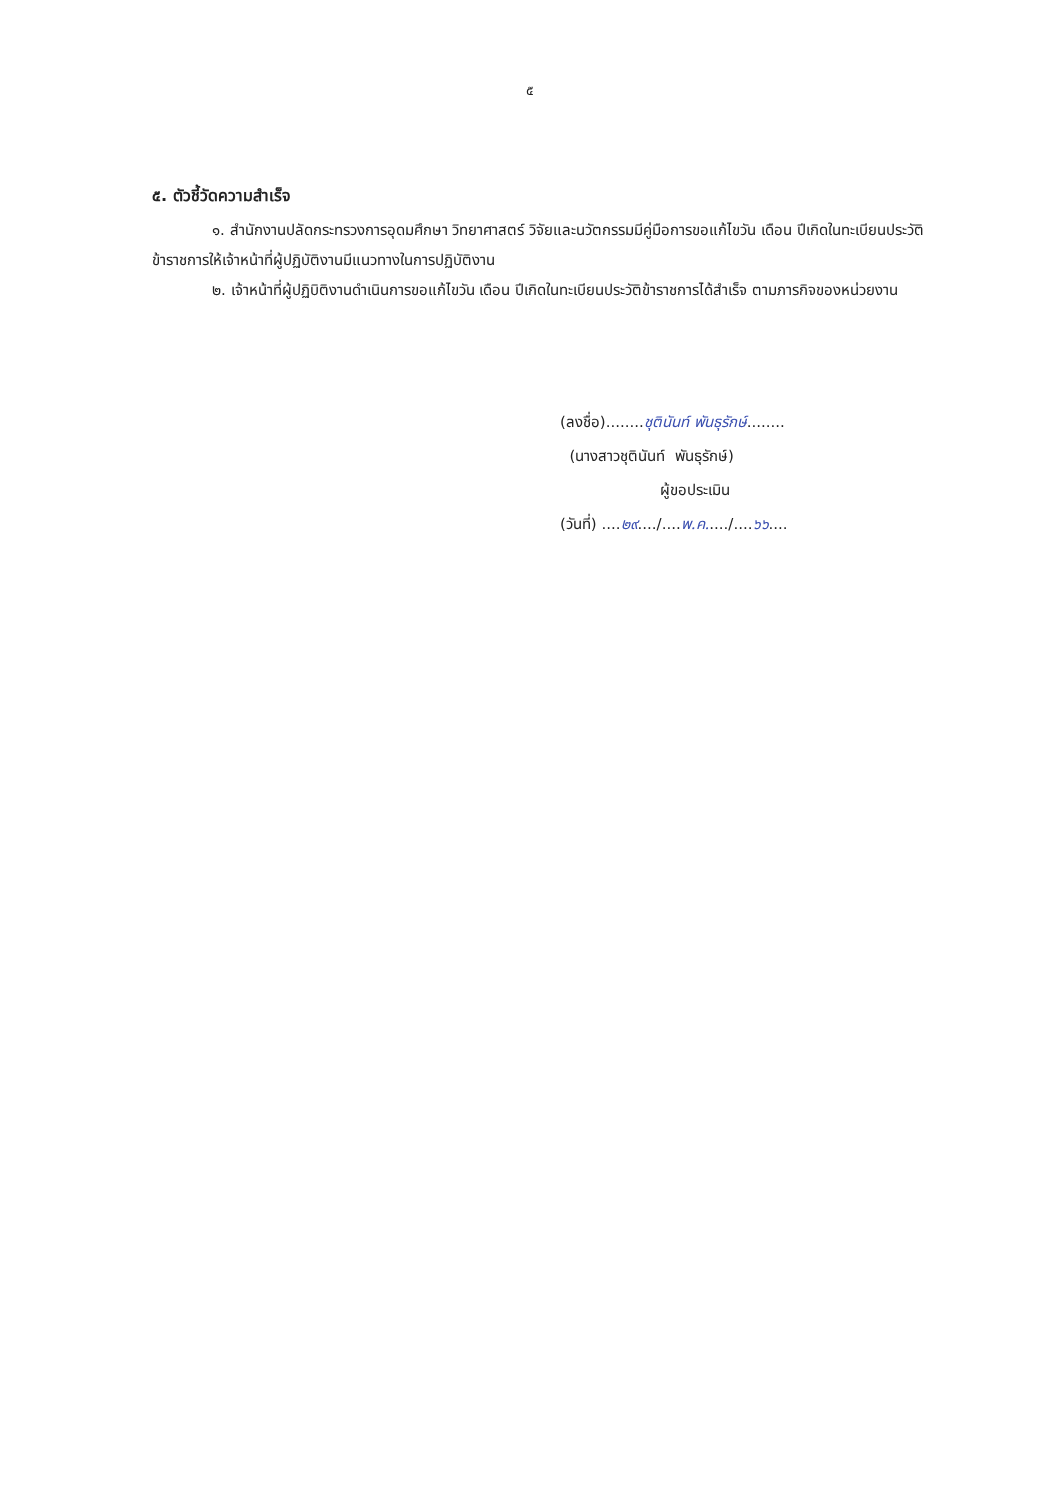๕
๕. ตัวชี้วัดความสำเร็จ
๑. สำนักงานปลัดกระทรวงการอุดมศึกษา วิทยาศาสตร์ วิจัยและนวัตกรรมมีคู่มือการขอแก้ไขวัน เดือน ปีเกิดในทะเบียนประวัติข้าราชการให้เจ้าหน้าที่ผู้ปฏิบัติงานมีแนวทางในการปฏิบัติงาน
๒. เจ้าหน้าที่ผู้ปฏิบิติงานดำเนินการขอแก้ไขวัน เดือน ปีเกิดในทะเบียนประวัติข้าราชการได้สำเร็จ ตามภารกิจของหน่วยงาน
(ลงชื่อ)........ชุตินันท์ พันธุรักษ์........
(นางสาวชุตินันท์ พันธุรักษ์)
ผู้ขอประเมิน
(วันที่) ....๒๙..../....พ.ค...../....๖๖....